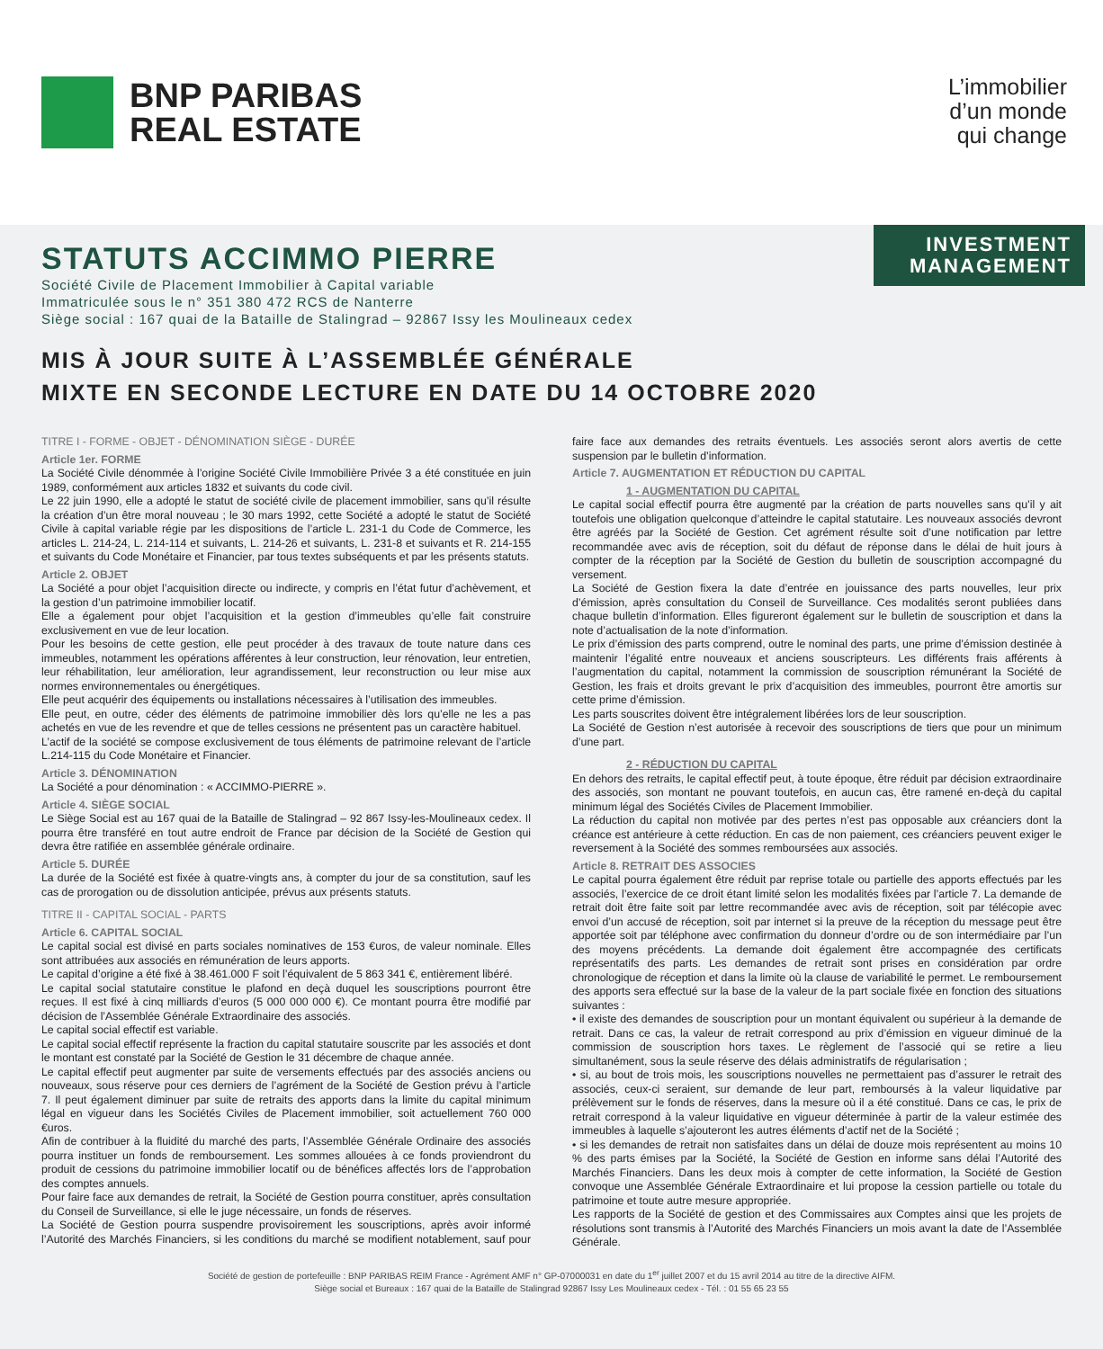BNP PARIBAS
REAL ESTATE
L’immobilier
d’un monde
qui change
INVESTMENT
MANAGEMENT
STATUTS ACCIMMO PIERRE
Société Civile de Placement Immobilier à Capital variable
Immatriculée sous le n° 351 380 472 RCS de Nanterre
Siège social : 167 quai de la Bataille de Stalingrad – 92867 Issy les Moulineaux cedex
MIS À JOUR SUITE À L’ASSEMBLÉE GÉNÉRALE
MIXTE EN SECONDE LECTURE EN DATE DU 14 OCTOBRE 2020
TITRE I - FORME - OBJET - DÉNOMINATION SIÈGE - DURÉE
Article 1er. FORME
La Société Civile dénommée à l’origine Société Civile Immobilière Privée 3 a été constituée en juin 1989, conformément aux articles 1832 et suivants du code civil.
Le 22 juin 1990, elle a adopté le statut de société civile de placement immobilier, sans qu’il résulte la création d’un être moral nouveau ; le 30 mars 1992, cette Société a adopté le statut de Société Civile à capital variable régie par les dispositions de l’article L. 231-1 du Code de Commerce, les articles L. 214-24, L. 214-114 et suivants, L. 214-26 et suivants, L. 231-8 et suivants et R. 214-155 et suivants du Code Monétaire et Financier, par tous textes subséquents et par les présents statuts.
Article 2. OBJET
La Société a pour objet l’acquisition directe ou indirecte, y compris en l’état futur d’achèvement, et la gestion d’un patrimoine immobilier locatif.
Elle a également pour objet l’acquisition et la gestion d’immeubles qu’elle fait construire exclusivement en vue de leur location.
Pour les besoins de cette gestion, elle peut procéder à des travaux de toute nature dans ces immeubles, notamment les opérations afférentes à leur construction, leur rénovation, leur entretien, leur réhabilitation, leur amélioration, leur agrandissement, leur reconstruction ou leur mise aux normes environnementales ou énergétiques.
Elle peut acquérir des équipements ou installations nécessaires à l’utilisation des immeubles.
Elle peut, en outre, céder des éléments de patrimoine immobilier dès lors qu’elle ne les a pas achetés en vue de les revendre et que de telles cessions ne présentent pas un caractère habituel.
L’actif de la société se compose exclusivement de tous éléments de patrimoine relevant de l’article L.214-115 du Code Monétaire et Financier.
Article 3. DÉNOMINATION
La Société a pour dénomination : « ACCIMMO-PIERRE ».
Article 4. SIÈGE SOCIAL
Le Siège Social est au 167 quai de la Bataille de Stalingrad – 92 867 Issy-les-Moulineaux cedex. Il pourra être transféré en tout autre endroit de France par décision de la Société de Gestion qui devra être ratifiée en assemblée générale ordinaire.
Article 5. DURÉE
La durée de la Société est fixée à quatre-vingts ans, à compter du jour de sa constitution, sauf les cas de prorogation ou de dissolution anticipée, prévus aux présents statuts.
TITRE II - CAPITAL SOCIAL - PARTS
Article 6. CAPITAL SOCIAL
Le capital social est divisé en parts sociales nominatives de 153 €uros, de valeur nominale. Elles sont attribuées aux associés en rémunération de leurs apports.
Le capital d’origine a été fixé à 38.461.000 F soit l’équivalent de 5 863 341 €, entièrement libéré.
Le capital social statutaire constitue le plafond en deçà duquel les souscriptions pourront être reçues. Il est fixé à cinq milliards d’euros (5 000 000 000 €). Ce montant pourra être modifié par décision de l’Assemblée Générale Extraordinaire des associés.
Le capital social effectif est variable.
Le capital social effectif représente la fraction du capital statutaire souscrite par les associés et dont le montant est constaté par la Société de Gestion le 31 décembre de chaque année.
Le capital effectif peut augmenter par suite de versements effectués par des associés anciens ou nouveaux, sous réserve pour ces derniers de l’agrément de la Société de Gestion prévu à l’article 7. Il peut également diminuer par suite de retraits des apports dans la limite du capital minimum légal en vigueur dans les Sociétés Civiles de Placement immobilier, soit actuellement 760 000 €uros.
Afin de contribuer à la fluidité du marché des parts, l’Assemblée Générale Ordinaire des associés pourra instituer un fonds de remboursement. Les sommes allouées à ce fonds proviendront du produit de cessions du patrimoine immobilier locatif ou de bénéfices affectés lors de l’approbation des comptes annuels.
Pour faire face aux demandes de retrait, la Société de Gestion pourra constituer, après consultation du Conseil de Surveillance, si elle le juge nécessaire, un fonds de réserves.
La Société de Gestion pourra suspendre provisoirement les souscriptions, après avoir informé l’Autorité des Marchés Financiers, si les conditions du marché se modifient notablement, sauf pour faire face aux demandes des retraits éventuels. Les associés seront alors avertis de cette suspension par le bulletin d’information.
Article 7. AUGMENTATION ET RÉDUCTION DU CAPITAL
1 - AUGMENTATION DU CAPITAL
Le capital social effectif pourra être augmenté par la création de parts nouvelles sans qu’il y ait toutefois une obligation quelconque d’atteindre le capital statutaire. Les nouveaux associés devront être agréés par la Société de Gestion. Cet agrément résulte soit d’une notification par lettre recommandée avec avis de réception, soit du défaut de réponse dans le délai de huit jours à compter de la réception par la Société de Gestion du bulletin de souscription accompagné du versement.
La Société de Gestion fixera la date d’entrée en jouissance des parts nouvelles, leur prix d’émission, après consultation du Conseil de Surveillance. Ces modalités seront publiées dans chaque bulletin d’information. Elles figureront également sur le bulletin de souscription et dans la note d’actualisation de la note d’information.
Le prix d’émission des parts comprend, outre le nominal des parts, une prime d’émission destinée à maintenir l’égalité entre nouveaux et anciens souscripteurs. Les différents frais afférents à l’augmentation du capital, notamment la commission de souscription rémunérant la Société de Gestion, les frais et droits grevant le prix d’acquisition des immeubles, pourront être amortis sur cette prime d’émission.
Les parts souscrites doivent être intégralement libérées lors de leur souscription.
La Société de Gestion n’est autorisée à recevoir des souscriptions de tiers que pour un minimum d’une part.
2 - RÉDUCTION DU CAPITAL
En dehors des retraits, le capital effectif peut, à toute époque, être réduit par décision extraordinaire des associés, son montant ne pouvant toutefois, en aucun cas, être ramené en-deçà du capital minimum légal des Sociétés Civiles de Placement Immobilier.
La réduction du capital non motivée par des pertes n’est pas opposable aux créanciers dont la créance est antérieure à cette réduction. En cas de non paiement, ces créanciers peuvent exiger le reversement à la Société des sommes remboursées aux associés.
Article 8. RETRAIT DES ASSOCIES
Le capital pourra également être réduit par reprise totale ou partielle des apports effectués par les associés, l’exercice de ce droit étant limité selon les modalités fixées par l’article 7. La demande de retrait doit être faite soit par lettre recommandée avec avis de réception, soit par télécopie avec envoi d’un accusé de réception, soit par internet si la preuve de la réception du message peut être apportée soit par téléphone avec confirmation du donneur d’ordre ou de son intermédiaire par l’un des moyens précédents. La demande doit également être accompagnée des certificats représentatifs des parts. Les demandes de retrait sont prises en considération par ordre chronologique de réception et dans la limite où la clause de variabilité le permet. Le remboursement des apports sera effectué sur la base de la valeur de la part sociale fixée en fonction des situations suivantes :
• il existe des demandes de souscription pour un montant équivalent ou supérieur à la demande de retrait. Dans ce cas, la valeur de retrait correspond au prix d’émission en vigueur diminué de la commission de souscription hors taxes. Le règlement de l’associé qui se retire a lieu simultanément, sous la seule réserve des délais administratifs de régularisation ;
• si, au bout de trois mois, les souscriptions nouvelles ne permettaient pas d’assurer le retrait des associés, ceux-ci seraient, sur demande de leur part, remboursés à la valeur liquidative par prélèvement sur le fonds de réserves, dans la mesure où il a été constitué. Dans ce cas, le prix de retrait correspond à la valeur liquidative en vigueur déterminée à partir de la valeur estimée des immeubles à laquelle s’ajouteront les autres éléments d’actif net de la Société ;
• si les demandes de retrait non satisfaites dans un délai de douze mois représentent au moins 10 % des parts émises par la Société, la Société de Gestion en informe sans délai l’Autorité des Marchés Financiers. Dans les deux mois à compter de cette information, la Société de Gestion convoque une Assemblée Générale Extraordinaire et lui propose la cession partielle ou totale du patrimoine et toute autre mesure appropriée.
Les rapports de la Société de gestion et des Commissaires aux Comptes ainsi que les projets de résolutions sont transmis à l’Autorité des Marchés Financiers un mois avant la date de l’Assemblée Générale.
Société de gestion de portefeuille : BNP PARIBAS REIM France - Agrément AMF n° GP-07000031 en date du 1<sup>er</sup> juillet 2007 et du 15 avril 2014 au titre de la directive AIFM.
Siège social et Bureaux : 167 quai de la Bataille de Stalingrad 92867 Issy Les Moulineaux cedex - Tél. : 01 55 65 23 55